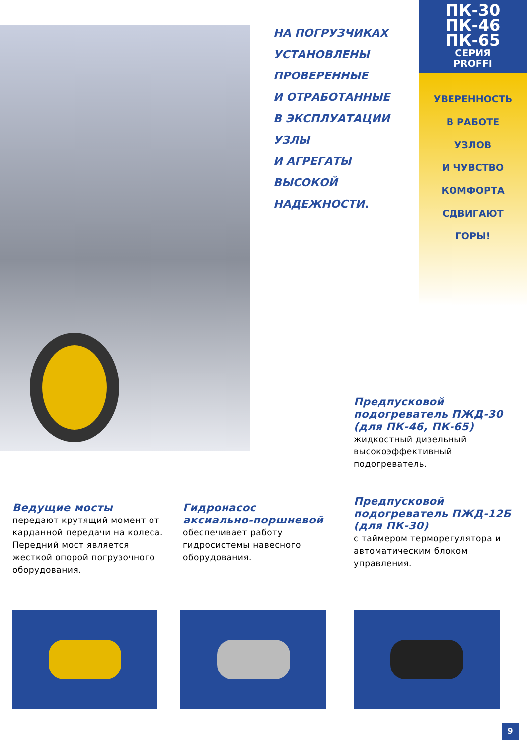НА ПОГРУЗЧИКАХ
УСТАНОВЛЕНЫ
ПРОВЕРЕННЫЕ
И ОТРАБОТАННЫЕ
В ЭКСПЛУАТАЦИИ
УЗЛЫ
И АГРЕГАТЫ
ВЫСОКОЙ
НАДЕЖНОСТИ.
ПК-30
ПК-46
ПК-65
СЕРИЯ
PROFFI
УВЕРЕННОСТЬ
В РАБОТЕ
УЗЛОВ
И ЧУВСТВО
КОМФОРТА
СДВИГАЮТ
ГОРЫ!
Предпусковой подогреватель ПЖД-30 (для ПК-46, ПК-65)
жидкостный дизельный высокоэффективный подогреватель.
Предпусковой подогреватель ПЖД-12Б (для ПК-30)
с таймером терморегулятора и автоматическим блоком управления.
Ведущие мосты
передают крутящий момент от карданной передачи на колеса. Передний мост является жесткой опорой погрузочного оборудования.
Гидронасос аксиально-поршневой
обеспечивает работу гидросистемы навесного оборудования.
9